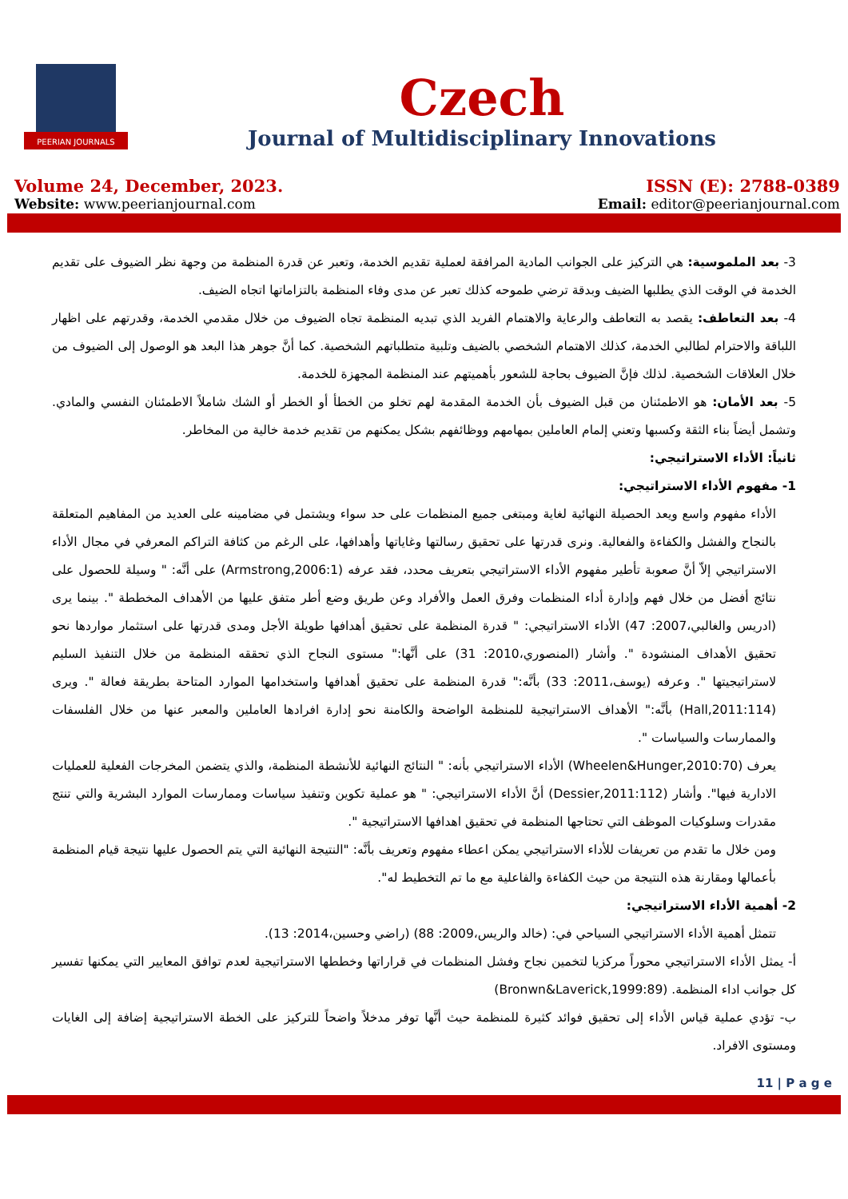PEERIAN JOURNALS
Czech
Journal of Multidisciplinary Innovations
Volume 24, December, 2023.
Website: www.peerianjournal.com
ISSN (E): 2788-0389
Email: editor@peerianjournal.com
3- بعد الملموسية: هي التركيز على الجوانب المادية المرافقة لعملية تقديم الخدمة، وتعبر عن قدرة المنظمة من وجهة نظر الضيوف على تقديم الخدمة في الوقت الذي يطلبها الضيف وبدقة ترضي طموحه كذلك تعبر عن مدى وفاء المنظمة بالتزاماتها اتجاه الضيف.
4- بعد التعاطف: يقصد به التعاطف والرعاية والاهتمام الفريد الذي تبديه المنظمة تجاه الضيوف من خلال مقدمي الخدمة، وقدرتهم على اظهار اللباقة والاحترام لطالبي الخدمة، كذلك الاهتمام الشخصي بالضيف وتلبية متطلباتهم الشخصية. كما أنَّ جوهر هذا البعد هو الوصول إلى الضيوف من خلال العلاقات الشخصية. لذلك فإنَّ الضيوف بحاجة للشعور بأهميتهم عند المنظمة المجهزة للخدمة.
5- بعد الأمان: هو الاطمئنان من قبل الضيوف بأن الخدمة المقدمة لهم تخلو من الخطأ أو الخطر أو الشك شاملاً الاطمئنان النفسي والمادي. وتشمل أيضاً بناء الثقة وكسبها وتعني إلمام العاملين بمهامهم ووظائفهم بشكل يمكنهم من تقديم خدمة خالية من المخاطر.
ثانياً: الأداء الاستراتيجي:
1- مفهوم الأداء الاستراتيجي:
الأداء مفهوم واسع ويعد الحصيلة النهائية لغاية ومبتغى جميع المنظمات على حد سواء ويشتمل في مضامينه على العديد من المفاهيم المتعلقة بالنجاح والفشل والكفاءة والفعالية. ونرى قدرتها على تحقيق رسالتها وغاياتها وأهدافها، على الرغم من كثافة التراكم المعرفي في مجال الأداء الاستراتيجي إلاّ أنَّ صعوبة تأطير مفهوم الأداء الاستراتيجي بتعريف محدد، فقد عرفه (Armstrong,2006:1) على أنَّه: " وسيلة للحصول على نتائج أفضل من خلال فهم وإدارة أداء المنظمات وفرق العمل والأفراد وعن طريق وضع أطر متفق عليها من الأهداف المخططة ". بينما يرى (ادريس والغالبي،2007: 47) الأداء الاستراتيجي: " قدرة المنظمة على تحقيق أهدافها طويلة الأجل ومدى قدرتها على استثمار مواردها نحو تحقيق الأهداف المنشودة ". وأشار (المنصوري،2010: 31) على أنَّها:" مستوى النجاح الذي تحققه المنظمة من خلال التنفيذ السليم لاستراتيجيتها ". وعرفه (يوسف،2011: 33) بأنَّه:" قدرة المنظمة على تحقيق أهدافها واستخدامها الموارد المتاحة بطريقة فعالة ". ويرى (Hall,2011:114) بأنَّه:" الأهداف الاستراتيجية للمنظمة الواضحة والكامنة نحو إدارة افرادها العاملين والمعبر عنها من خلال الفلسفات والممارسات والسياسات ".
يعرف (Wheelen&Hunger,2010:70) الأداء الاستراتيجي بأنه: " النتائج النهائية للأنشطة المنظمة، والذي يتضمن المخرجات الفعلية للعمليات الادارية فيها". وأشار (Dessier,2011:112) أنَّ الأداء الاستراتيجي: " هو عملية تكوين وتنفيذ سياسات وممارسات الموارد البشرية والتي تنتج مقدرات وسلوكيات الموظف التي تحتاجها المنظمة في تحقيق اهدافها الاستراتيجية ".
ومن خلال ما تقدم من تعريفات للأداء الاستراتيجي يمكن اعطاء مفهوم وتعريف بأنَّه: "النتيجة النهائية التي يتم الحصول عليها نتيجة قيام المنظمة بأعمالها ومقارنة هذه النتيجة من حيث الكفاءة والفاعلية مع ما تم التخطيط له".
2- أهمية الأداء الاستراتيجي:
تتمثل أهمية الأداء الاستراتيجي السياحي في: (خالد والريس،2009: 88) (راضي وحسين،2014: 13).
أ- يمثل الأداء الاستراتيجي محوراً مركزيا لتخمين نجاح وفشل المنظمات في قراراتها وخططها الاستراتيجية لعدم توافق المعايير التي يمكنها تفسير كل جوانب اداء المنظمة. (Bronwn&Laverick,1999:89)
ب- تؤدي عملية قياس الأداء إلى تحقيق فوائد كثيرة للمنظمة حيث أنَّها توفر مدخلاً واضحاً للتركيز على الخطة الاستراتيجية إضافة إلى الغايات ومستوى الافراد.
11 | P a g e